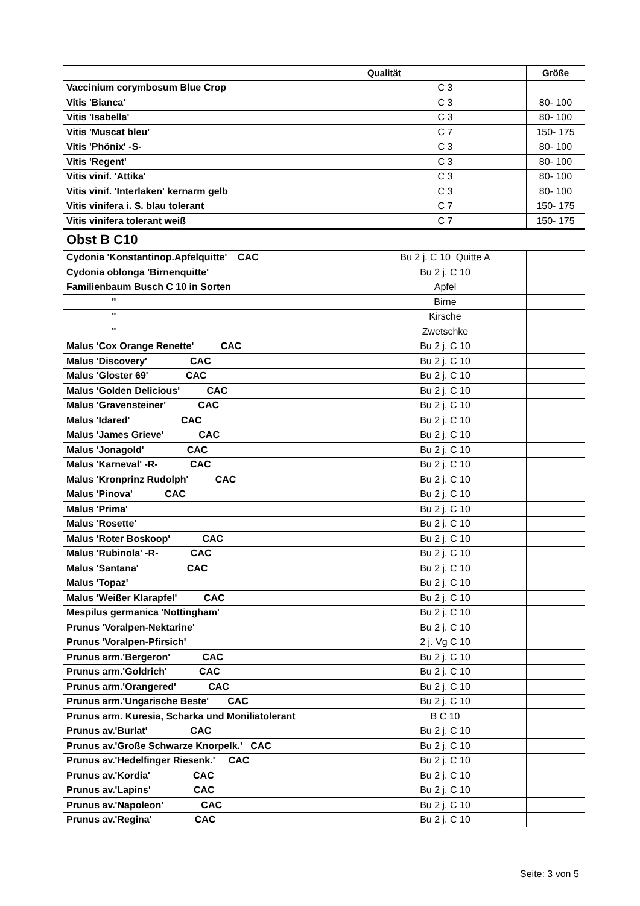| | Qualität | Größe |
| --- | --- | --- |
| Vaccinium corymbosum Blue Crop | C 3 | |
| Vitis 'Bianca' | C 3 | 80- 100 |
| Vitis 'Isabella' | C 3 | 80- 100 |
| Vitis 'Muscat bleu' | C 7 | 150- 175 |
| Vitis 'Phönix' -S- | C 3 | 80- 100 |
| Vitis 'Regent' | C 3 | 80- 100 |
| Vitis vinif. 'Attika' | C 3 | 80- 100 |
| Vitis vinif. 'Interlaken' kernarm gelb | C 3 | 80- 100 |
| Vitis vinifera i. S. blau tolerant | C 7 | 150- 175 |
| Vitis vinifera tolerant weiß | C 7 | 150- 175 |
| Obst B C10 | | |
| Cydonia 'Konstantinop.Apfelquitte' CAC | Bu 2 j. C 10 Quitte A | |
| Cydonia oblonga 'Birnenquitte' | Bu 2 j. C 10 | |
| Familienbaum Busch C 10 in Sorten | Apfel | |
| " | Birne | |
| " | Kirsche | |
| " | Zwetschke | |
| Malus 'Cox Orange Renette' CAC | Bu 2 j. C 10 | |
| Malus 'Discovery' CAC | Bu 2 j. C 10 | |
| Malus 'Gloster 69' CAC | Bu 2 j. C 10 | |
| Malus 'Golden Delicious' CAC | Bu 2 j. C 10 | |
| Malus 'Gravensteiner' CAC | Bu 2 j. C 10 | |
| Malus 'Idared' CAC | Bu 2 j. C 10 | |
| Malus 'James Grieve' CAC | Bu 2 j. C 10 | |
| Malus 'Jonagold' CAC | Bu 2 j. C 10 | |
| Malus 'Karneval' -R- CAC | Bu 2 j. C 10 | |
| Malus 'Kronprinz Rudolph' CAC | Bu 2 j. C 10 | |
| Malus 'Pinova' CAC | Bu 2 j. C 10 | |
| Malus 'Prima' | Bu 2 j. C 10 | |
| Malus 'Rosette' | Bu 2 j. C 10 | |
| Malus 'Roter Boskoop' CAC | Bu 2 j. C 10 | |
| Malus 'Rubinola' -R- CAC | Bu 2 j. C 10 | |
| Malus 'Santana' CAC | Bu 2 j. C 10 | |
| Malus 'Topaz' | Bu 2 j. C 10 | |
| Malus 'Weißer Klarapfel' CAC | Bu 2 j. C 10 | |
| Mespilus germanica 'Nottingham' | Bu 2 j. C 10 | |
| Prunus 'Voralpen-Nektarine' | Bu 2 j. C 10 | |
| Prunus 'Voralpen-Pfirsich' | 2 j. Vg C 10 | |
| Prunus arm.'Bergeron' CAC | Bu 2 j. C 10 | |
| Prunus arm.'Goldrich' CAC | Bu 2 j. C 10 | |
| Prunus arm.'Orangered' CAC | Bu 2 j. C 10 | |
| Prunus arm.'Ungarische Beste' CAC | Bu 2 j. C 10 | |
| Prunus arm. Kuresia, Scharka und Moniliatolerant | B C 10 | |
| Prunus av.'Burlat' CAC | Bu 2 j. C 10 | |
| Prunus av.'Große Schwarze Knorpelk.' CAC | Bu 2 j. C 10 | |
| Prunus av.'Hedelfinger Riesenk.' CAC | Bu 2 j. C 10 | |
| Prunus av.'Kordia' CAC | Bu 2 j. C 10 | |
| Prunus av.'Lapins' CAC | Bu 2 j. C 10 | |
| Prunus av.'Napoleon' CAC | Bu 2 j. C 10 | |
| Prunus av.'Regina' CAC | Bu 2 j. C 10 | |
Seite: 3 von 5